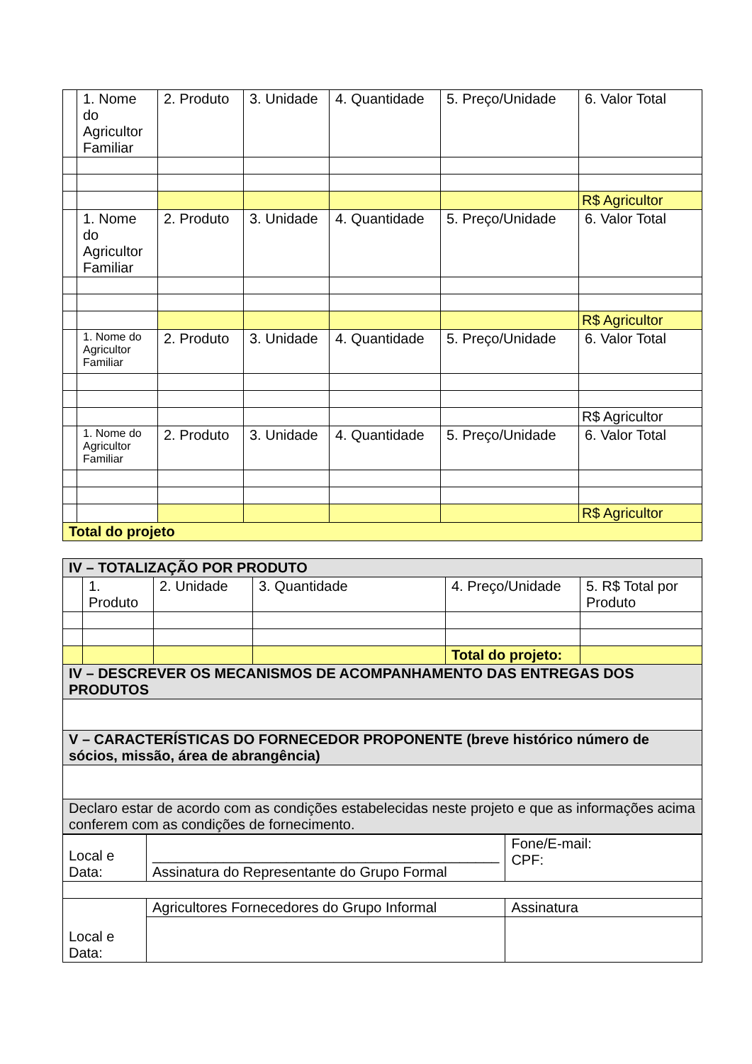| | 1. Nome do Agricultor Familiar | 2. Produto | 3. Unidade | 4. Quantidade | 5. Preço/Unidade | 6. Valor Total |
| | | | | | | R$ Agricultor |
| | 1. Nome do Agricultor Familiar | 2. Produto | 3. Unidade | 4. Quantidade | 5. Preço/Unidade | 6. Valor Total |
| | | | | | | R$ Agricultor |
| | 1. Nome do Agricultor Familiar | 2. Produto | 3. Unidade | 4. Quantidade | 5. Preço/Unidade | 6. Valor Total |
| | | | | | | R$ Agricultor |
| | 1. Nome do Agricultor Familiar | 2. Produto | 3. Unidade | 4. Quantidade | 5. Preço/Unidade | 6. Valor Total |
| | | | | | | R$ Agricultor |
| Total do projeto | | | | | | |
| IV – TOTALIZAÇÃO POR PRODUTO | | | | | |
| | 1. Produto | 2. Unidade | 3. Quantidade | 4. Preço/Unidade | 5. R$ Total por Produto |
| | | | | Total do projeto: | |
| IV – DESCREVER OS MECANISMOS DE ACOMPANHAMENTO DAS ENTREGAS DOS PRODUTOS | | | | | |
| V – CARACTERÍSTICAS DO FORNECEDOR PROPONENTE (breve histórico número de sócios, missão, área de abrangência) | | | | | |
| Declaro estar de acordo com as condições estabelecidas neste projeto e que as informações acima conferem com as condições de fornecimento. | | | | | |
| Local e Data: | ____________________________________________ Assinatura do Representante do Grupo Formal | Fone/E-mail: CPF: |
| Local e Data: | Agricultores Fornecedores do Grupo Informal | Assinatura |